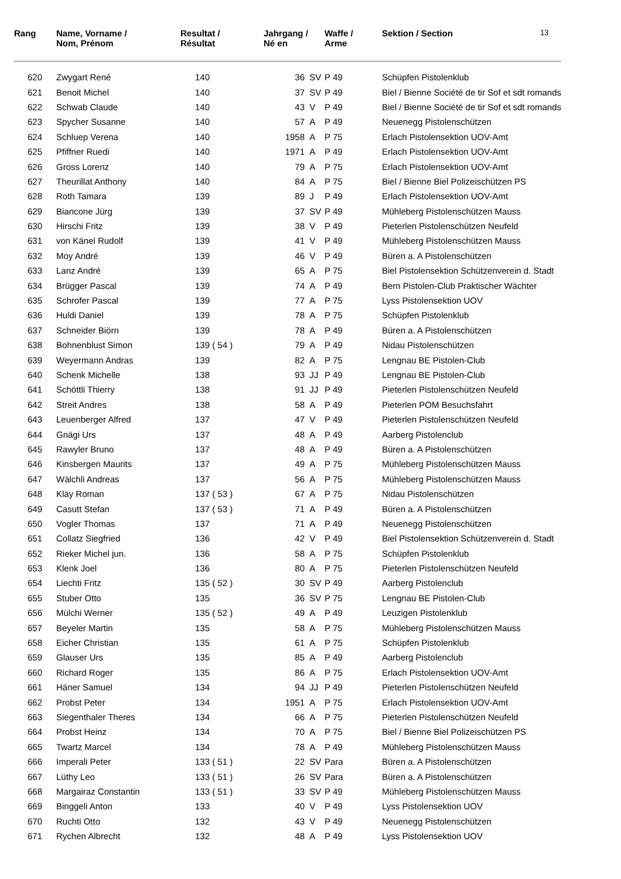| Rang | Name, Vorname / Nom, Prénom | Resultat / Résultat | Jahrgang / Né en | | Waffe / Arme | Sektion / Section | 13 |
| --- | --- | --- | --- | --- | --- | --- | --- |
| 620 | Zwygart René | 140 | 36 | SV | P 49 | Schüpfen Pistolenklub | |
| 621 | Benoit Michel | 140 | 37 | SV | P 49 | Biel / Bienne Société de tir Sof et sdt romands | |
| 622 | Schwab Claude | 140 | 43 | V | P 49 | Biel / Bienne Société de tir Sof et sdt romands | |
| 623 | Spycher Susanne | 140 | 57 | A | P 49 | Neuenegg Pistolenschützen | |
| 624 | Schluep Verena | 140 | 1958 | A | P 75 | Erlach Pistolensektion UOV-Amt | |
| 625 | Pfiffner Ruedi | 140 | 1971 | A | P 49 | Erlach Pistolensektion UOV-Amt | |
| 626 | Gross Lorenz | 140 | 79 | A | P 75 | Erlach Pistolensektion UOV-Amt | |
| 627 | Theurillat Anthony | 140 | 84 | A | P 75 | Biel / Bienne Biel Polizeischützen PS | |
| 628 | Roth Tamara | 139 | 89 | J | P 49 | Erlach Pistolensektion UOV-Amt | |
| 629 | Biancone Jürg | 139 | 37 | SV | P 49 | Mühleberg Pistolenschützen Mauss | |
| 630 | Hirschi Fritz | 139 | 38 | V | P 49 | Pieterlen Pistolenschützen Neufeld | |
| 631 | von Känel Rudolf | 139 | 41 | V | P 49 | Mühleberg Pistolenschützen Mauss | |
| 632 | Moy André | 139 | 46 | V | P 49 | Büren a. A Pistolenschützen | |
| 633 | Lanz André | 139 | 65 | A | P 75 | Biel Pistolensektion Schützenverein d. Stadt | |
| 634 | Brügger Pascal | 139 | 74 | A | P 49 | Bern Pistolen-Club Praktischer Wächter | |
| 635 | Schrofer Pascal | 139 | 77 | A | P 75 | Lyss Pistolensektion UOV | |
| 636 | Huldi Daniel | 139 | 78 | A | P 75 | Schüpfen Pistolenklub | |
| 637 | Schneider Biörn | 139 | 78 | A | P 49 | Büren a. A Pistolenschützen | |
| 638 | Bohnenblust Simon | 139 ( 54 ) | 79 | A | P 49 | Nidau Pistolenschützen | |
| 639 | Weyermann Andras | 139 | 82 | A | P 75 | Lengnau BE Pistolen-Club | |
| 640 | Schenk Michelle | 138 | 93 | JJ | P 49 | Lengnau BE Pistolen-Club | |
| 641 | Schöttli Thierry | 138 | 91 | JJ | P 49 | Pieterlen Pistolenschützen Neufeld | |
| 642 | Streit Andres | 138 | 58 | A | P 49 | Pieterlen POM Besuchsfahrt | |
| 643 | Leuenberger Alfred | 137 | 47 | V | P 49 | Pieterlen Pistolenschützen Neufeld | |
| 644 | Gnägi Urs | 137 | 48 | A | P 49 | Aarberg Pistolenclub | |
| 645 | Rawyler Bruno | 137 | 48 | A | P 49 | Büren a. A Pistolenschützen | |
| 646 | Kinsbergen Maurits | 137 | 49 | A | P 75 | Mühleberg Pistolenschützen Mauss | |
| 647 | Wälchli Andreas | 137 | 56 | A | P 75 | Mühleberg Pistolenschützen Mauss | |
| 648 | Kläy Roman | 137 ( 53 ) | 67 | A | P 75 | Nidau Pistolenschützen | |
| 649 | Casutt Stefan | 137 ( 53 ) | 71 | A | P 49 | Büren a. A Pistolenschützen | |
| 650 | Vogler Thomas | 137 | 71 | A | P 49 | Neuenegg Pistolenschützen | |
| 651 | Collatz Siegfried | 136 | 42 | V | P 49 | Biel Pistolensektion Schützenverein d. Stadt | |
| 652 | Rieker Michel jun. | 136 | 58 | A | P 75 | Schüpfen Pistolenklub | |
| 653 | Klenk Joel | 136 | 80 | A | P 75 | Pieterlen Pistolenschützen Neufeld | |
| 654 | Liechti Fritz | 135 ( 52 ) | 30 | SV | P 49 | Aarberg Pistolenclub | |
| 655 | Stuber Otto | 135 | 36 | SV | P 75 | Lengnau BE Pistolen-Club | |
| 656 | Mülchi Werner | 135 ( 52 ) | 49 | A | P 49 | Leuzigen Pistolenklub | |
| 657 | Beyeler Martin | 135 | 58 | A | P 75 | Mühleberg Pistolenschützen Mauss | |
| 658 | Eicher Christian | 135 | 61 | A | P 75 | Schüpfen Pistolenklub | |
| 659 | Glauser Urs | 135 | 85 | A | P 49 | Aarberg Pistolenclub | |
| 660 | Richard Roger | 135 | 86 | A | P 75 | Erlach Pistolensektion UOV-Amt | |
| 661 | Häner Samuel | 134 | 94 | JJ | P 49 | Pieterlen Pistolenschützen Neufeld | |
| 662 | Probst Peter | 134 | 1951 | A | P 75 | Erlach Pistolensektion UOV-Amt | |
| 663 | Siegenthaler Theres | 134 | 66 | A | P 75 | Pieterlen Pistolenschützen Neufeld | |
| 664 | Probst Heinz | 134 | 70 | A | P 75 | Biel / Bienne Biel Polizeischützen PS | |
| 665 | Twartz Marcel | 134 | 78 | A | P 49 | Mühleberg Pistolenschützen Mauss | |
| 666 | Imperali Peter | 133 ( 51 ) | 22 | SV | Para | Büren a. A Pistolenschützen | |
| 667 | Lüthy Leo | 133 ( 51 ) | 26 | SV | Para | Büren a. A Pistolenschützen | |
| 668 | Margairaz Constantin | 133 ( 51 ) | 33 | SV | P 49 | Mühleberg Pistolenschützen Mauss | |
| 669 | Binggeli Anton | 133 | 40 | V | P 49 | Lyss Pistolensektion UOV | |
| 670 | Ruchti Otto | 132 | 43 | V | P 49 | Neuenegg Pistolenschützen | |
| 671 | Rychen Albrecht | 132 | 48 | A | P 49 | Lyss Pistolensektion UOV | |